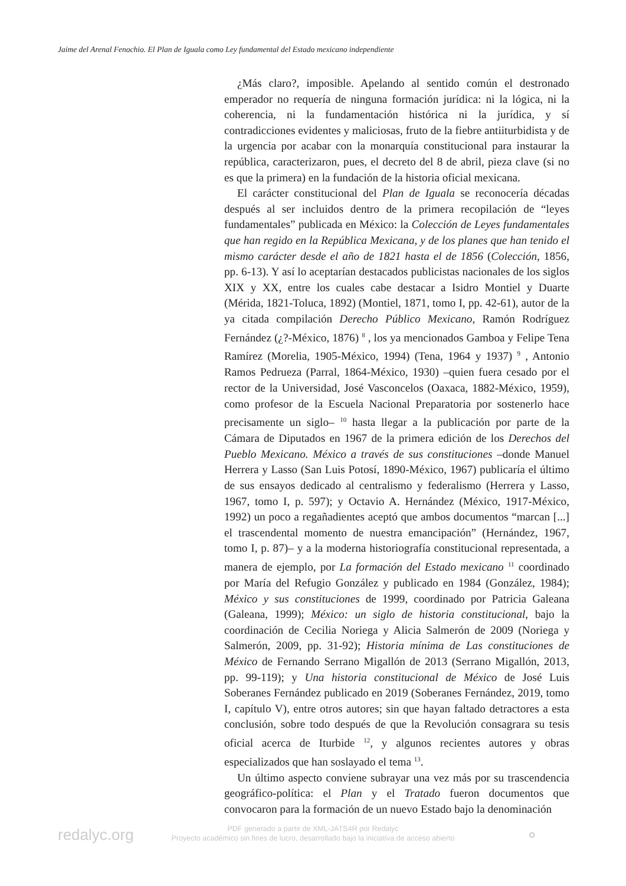Jaime del Arenal Fenochio. El Plan de Iguala como Ley fundamental del Estado mexicano independiente
¿Más claro?, imposible. Apelando al sentido común el destronado emperador no requería de ninguna formación jurídica: ni la lógica, ni la coherencia, ni la fundamentación histórica ni la jurídica, y sí contradicciones evidentes y maliciosas, fruto de la fiebre antiiturbidista y de la urgencia por acabar con la monarquía constitucional para instaurar la república, caracterizaron, pues, el decreto del 8 de abril, pieza clave (si no es que la primera) en la fundación de la historia oficial mexicana.
El carácter constitucional del Plan de Iguala se reconocería décadas después al ser incluidos dentro de la primera recopilación de “leyes fundamentales” publicada en México: la Colección de Leyes fundamentales que han regido en la República Mexicana, y de los planes que han tenido el mismo carácter desde el año de 1821 hasta el de 1856 (Colección, 1856, pp. 6-13). Y así lo aceptarían destacados publicistas nacionales de los siglos XIX y XX, entre los cuales cabe destacar a Isidro Montiel y Duarte (Mérida, 1821-Toluca, 1892) (Montiel, 1871, tomo I, pp. 42-61), autor de la ya citada compilación Derecho Público Mexicano, Ramón Rodríguez Fernández (¿?-México, 1876) <sup>8</sup> , los ya mencionados Gamboa y Felipe Tena Ramírez (Morelia, 1905-México, 1994) (Tena, 1964 y 1937) <sup>9</sup> , Antonio Ramos Pedrueza (Parral, 1864-México, 1930) –quien fuera cesado por el rector de la Universidad, José Vasconcelos (Oaxaca, 1882-México, 1959), como profesor de la Escuela Nacional Preparatoria por sostenerlo hace precisamente un siglo– <sup>10</sup> hasta llegar a la publicación por parte de la Cámara de Diputados en 1967 de la primera edición de los Derechos del Pueblo Mexicano. México a través de sus constituciones –donde Manuel Herrera y Lasso (San Luis Potosí, 1890-México, 1967) publicaría el último de sus ensayos dedicado al centralismo y federalismo (Herrera y Lasso, 1967, tomo I, p. 597); y Octavio A. Hernández (México, 1917-México, 1992) un poco a regañadientes aceptó que ambos documentos “marcan [...] el trascendental momento de nuestra emancipación” (Hernández, 1967, tomo I, p. 87)– y a la moderna historiografía constitucional representada, a manera de ejemplo, por La formación del Estado mexicano <sup>11</sup> coordinado por María del Refugio González y publicado en 1984 (González, 1984); México y sus constituciones de 1999, coordinado por Patricia Galeana (Galeana, 1999); México: un siglo de historia constitucional, bajo la coordinación de Cecilia Noriega y Alicia Salmerón de 2009 (Noriega y Salmerón, 2009, pp. 31-92); Historia mínima de Las constituciones de México de Fernando Serrano Migallón de 2013 (Serrano Migallón, 2013, pp. 99-119); y Una historia constitucional de México de José Luis Soberanes Fernández publicado en 2019 (Soberanes Fernández, 2019, tomo I, capítulo V), entre otros autores; sin que hayan faltado detractores a esta conclusión, sobre todo después de que la Revolución consagrara su tesis oficial acerca de Iturbide <sup>12</sup>, y algunos recientes autores y obras especializados que han soslayado el tema <sup>13</sup>.
Un último aspecto conviene subrayar una vez más por su trascendencia geográfico-política: el Plan y el Tratado fueron documentos que convocaron para la formación de un nuevo Estado bajo la denominación
redalyc.org
PDF generado a partir de XML-JATS4R por Redalyc
Proyecto académico sin fines de lucro, desarrollado bajo la iniciativa de acceso abierto
⚬